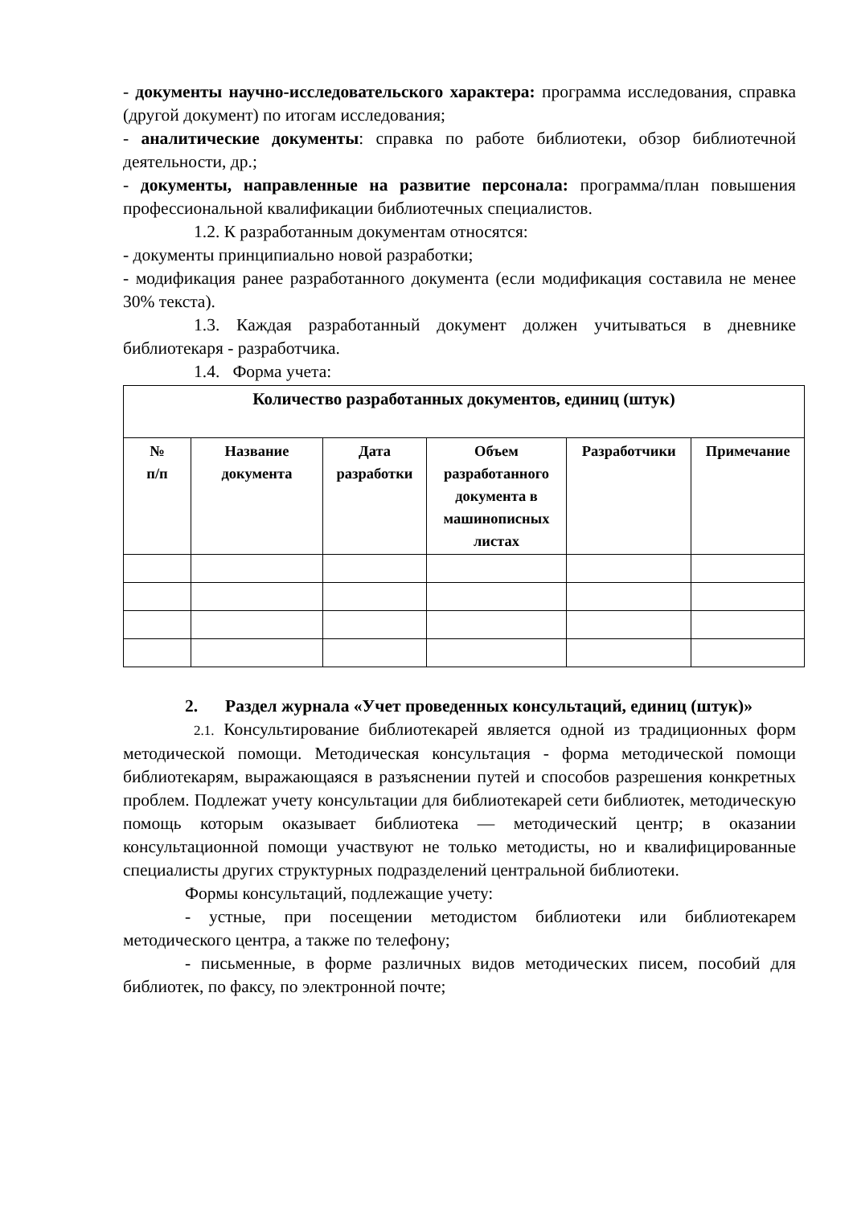- документы научно-исследовательского характера: программа исследования, справка (другой документ) по итогам исследования;
- аналитические документы: справка по работе библиотеки, обзор библиотечной деятельности, др.;
- документы, направленные на развитие персонала: программа/план повышения профессиональной квалификации библиотечных специалистов.
1.2. К разработанным документам относятся:
- документы принципиально новой разработки;
- модификация ранее разработанного документа (если модификация составила не менее 30% текста).
1.3. Каждая разработанный документ должен учитываться в дневнике библиотекаря - разработчика.
1.4. Форма учета:
| Количество разработанных документов, единиц (штук) | | | | | |
| --- | --- | --- | --- | --- | --- |
| № п/п | Название документа | Дата разработки | Объем разработанного документа в машинописных листах | Разработчики | Примечание |
2. Раздел журнала «Учет проведенных консультаций, единиц (штук)»
2.1. Консультирование библиотекарей является одной из традиционных форм методической помощи. Методическая консультация - форма методической помощи библиотекарям, выражающаяся в разъяснении путей и способов разрешения конкретных проблем. Подлежат учету консультации для библиотекарей сети библиотек, методическую помощь которым оказывает библиотека — методический центр; в оказании консультационной помощи участвуют не только методисты, но и квалифицированные специалисты других структурных подразделений центральной библиотеки.
Формы консультаций, подлежащие учету:
- устные, при посещении методистом библиотеки или библиотекарем методического центра, а также по телефону;
- письменные, в форме различных видов методических писем, пособий для библиотек, по факсу, по электронной почте;